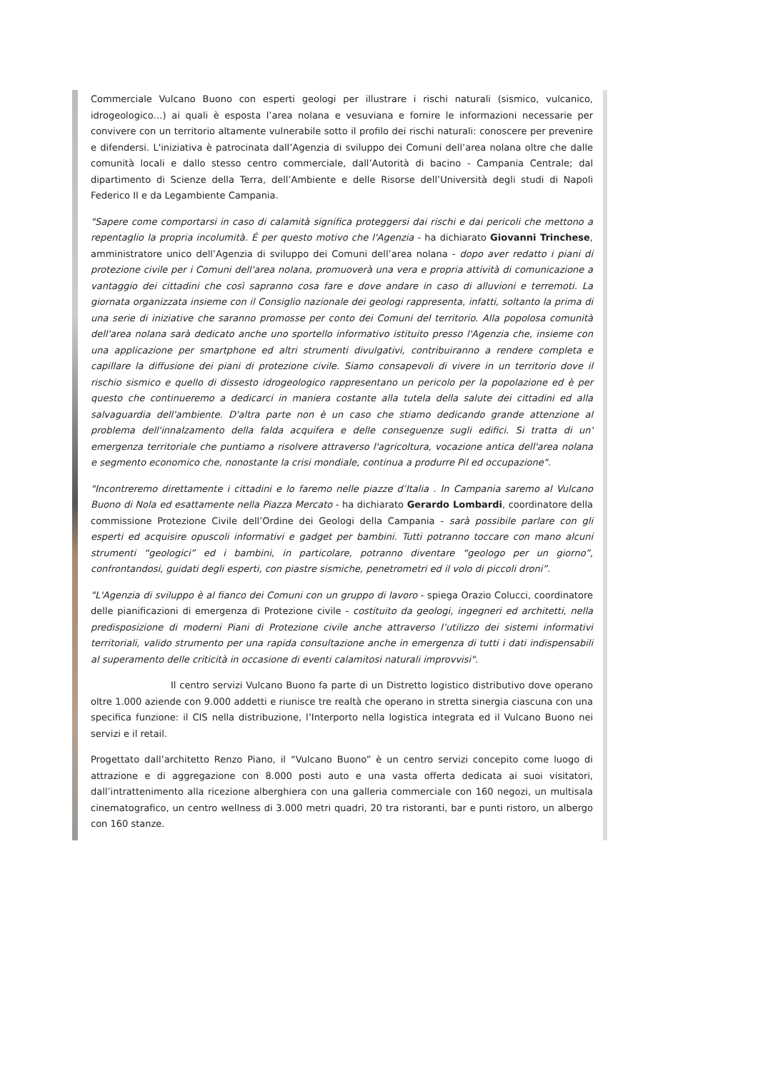Commerciale Vulcano Buono con esperti geologi per illustrare i rischi naturali (sismico, vulcanico, idrogeologico…) ai quali è esposta l’area nolana e vesuviana e fornire le informazioni necessarie per convivere con un territorio altamente vulnerabile sotto il profilo dei rischi naturali: conoscere per prevenire e difendersi. L'iniziativa è patrocinata dall’Agenzia di sviluppo dei Comuni dell’area nolana oltre che dalle comunità locali e dallo stesso centro commerciale, dall’Autorità di bacino - Campania Centrale; dal dipartimento di Scienze della Terra, dell’Ambiente e delle Risorse dell’Università degli studi di Napoli Federico II e da Legambiente Campania.
"Sapere come comportarsi in caso di calamità significa proteggersi dai rischi e dai pericoli che mettono a repentaglio la propria incolumità. É per questo motivo che l'Agenzia - ha dichiarato Giovanni Trinchese, amministratore unico dell’Agenzia di sviluppo dei Comuni dell’area nolana - dopo aver redatto i piani di protezione civile per i Comuni dell'area nolana, promuoverà una vera e propria attività di comunicazione a vantaggio dei cittadini che così sapranno cosa fare e dove andare in caso di alluvioni e terremoti. La giornata organizzata insieme con il Consiglio nazionale dei geologi rappresenta, infatti, soltanto la prima di una serie di iniziative che saranno promosse per conto dei Comuni del territorio. Alla popolosa comunità dell'area nolana sarà dedicato anche uno sportello informativo istituito presso l'Agenzia che, insieme con una applicazione per smartphone ed altri strumenti divulgativi, contribuiranno a rendere completa e capillare la diffusione dei piani di protezione civile. Siamo consapevoli di vivere in un territorio dove il rischio sismico e quello di dissesto idrogeologico rappresentano un pericolo per la popolazione ed è per questo che continueremo a dedicarci in maniera costante alla tutela della salute dei cittadini ed alla salvaguardia dell'ambiente. D'altra parte non è un caso che stiamo dedicando grande attenzione al problema dell'innalzamento della falda acquifera e delle conseguenze sugli edifici. Si tratta di un' emergenza territoriale che puntiamo a risolvere attraverso l'agricoltura, vocazione antica dell'area nolana e segmento economico che, nonostante la crisi mondiale, continua a produrre Pil ed occupazione".
"Incontreremo direttamente i cittadini e lo faremo nelle piazze d’Italia . In Campania saremo al Vulcano Buono di Nola ed esattamente nella Piazza Mercato - ha dichiarato Gerardo Lombardi, coordinatore della commissione Protezione Civile dell’Ordine dei Geologi della Campania - sarà possibile parlare con gli esperti ed acquisire opuscoli informativi e gadget per bambini. Tutti potranno toccare con mano alcuni strumenti “geologici” ed i bambini, in particolare, potranno diventare “geologo per un giorno”, confrontandosi, guidati degli esperti, con piastre sismiche, penetrometri ed il volo di piccoli droni”.
"L'Agenzia di sviluppo è al fianco dei Comuni con un gruppo di lavoro - spiega Orazio Colucci, coordinatore delle pianificazioni di emergenza di Protezione civile - costituito da geologi, ingegneri ed architetti, nella predisposizione di moderni Piani di Protezione civile anche attraverso l’utilizzo dei sistemi informativi territoriali, valido strumento per una rapida consultazione anche in emergenza di tutti i dati indispensabili al superamento delle criticità in occasione di eventi calamitosi naturali improvvisi".
Il centro servizi Vulcano Buono fa parte di un Distretto logistico distributivo dove operano oltre 1.000 aziende con 9.000 addetti e riunisce tre realtà che operano in stretta sinergia ciascuna con una specifica funzione: il CIS nella distribuzione, l’Interporto nella logistica integrata ed il Vulcano Buono nei servizi e il retail.
Progettato dall’architetto Renzo Piano, il “Vulcano Buono” è un centro servizi concepito come luogo di attrazione e di aggregazione con 8.000 posti auto e una vasta offerta dedicata ai suoi visitatori, dall’intrattenimento alla ricezione alberghiera con una galleria commerciale con 160 negozi, un multisala cinematografico, un centro wellness di 3.000 metri quadri, 20 tra ristoranti, bar e punti ristoro, un albergo con 160 stanze.